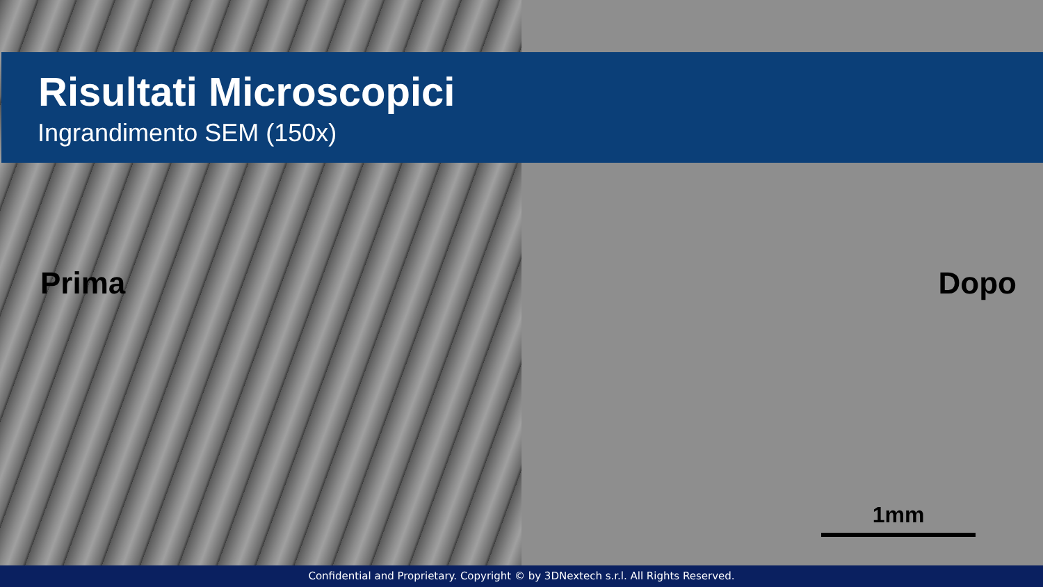Risultati Microscopici
Ingrandimento SEM (150x)
Prima Dopo
1mm
Confidential and Proprietary. Copyright © by 3DNextech s.r.l. All Rights Reserved.